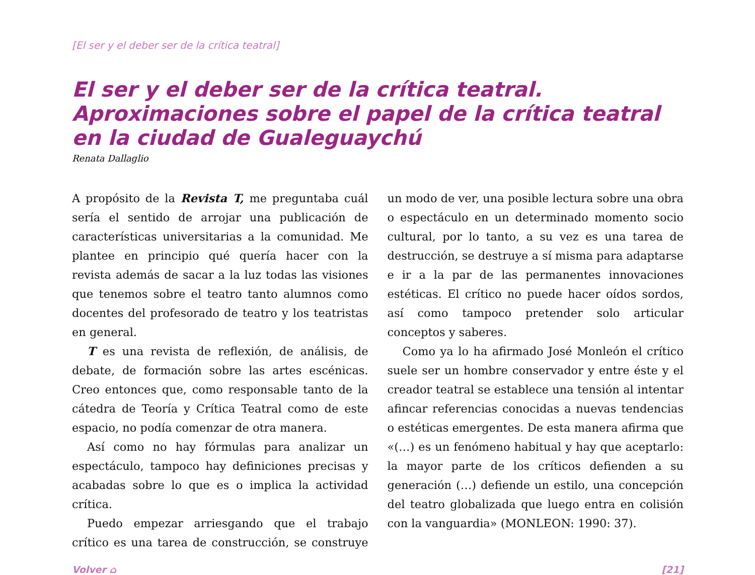[El ser y el deber ser de la crítica teatral]
El ser y el deber ser de la crítica teatral. Aproximaciones sobre el papel de la crítica teatral en la ciudad de Gualeguaychú
Renata Dallaglio
A propósito de la Revista T, me preguntaba cuál sería el sentido de arrojar una publicación de características universitarias a la comunidad. Me plantee en principio qué quería hacer con la revista además de sacar a la luz todas las visiones que tenemos sobre el teatro tanto alumnos como docentes del profesorado de teatro y los teatristas en general.
T es una revista de reflexión, de análisis, de debate, de formación sobre las artes escénicas. Creo entonces que, como responsable tanto de la cátedra de Teoría y Crítica Teatral como de este espacio, no podía comenzar de otra manera.
Así como no hay fórmulas para analizar un espectáculo, tampoco hay definiciones precisas y acabadas sobre lo que es o implica la actividad crítica.
Puedo empezar arriesgando que el trabajo crítico es una tarea de construcción, se construye un modo de ver, una posible lectura sobre una obra o espectáculo en un determinado momento socio cultural, por lo tanto, a su vez es una tarea de destrucción, se destruye a sí misma para adaptarse e ir a la par de las permanentes innovaciones estéticas. El crítico no puede hacer oídos sordos, así como tampoco pretender solo articular conceptos y saberes.
Como ya lo ha afirmado José Monleón el crítico suele ser un hombre conservador y entre éste y el creador teatral se establece una tensión al intentar afincar referencias conocidas a nuevas tendencias o estéticas emergentes. De esta manera afirma que «(…) es un fenómeno habitual y hay que aceptarlo: la mayor parte de los críticos defienden a su generación (…) defiende un estilo, una concepción del teatro globalizada que luego entra en colisión con la vanguardia» (MONLEON: 1990: 37).
Volver ⌂ [21]